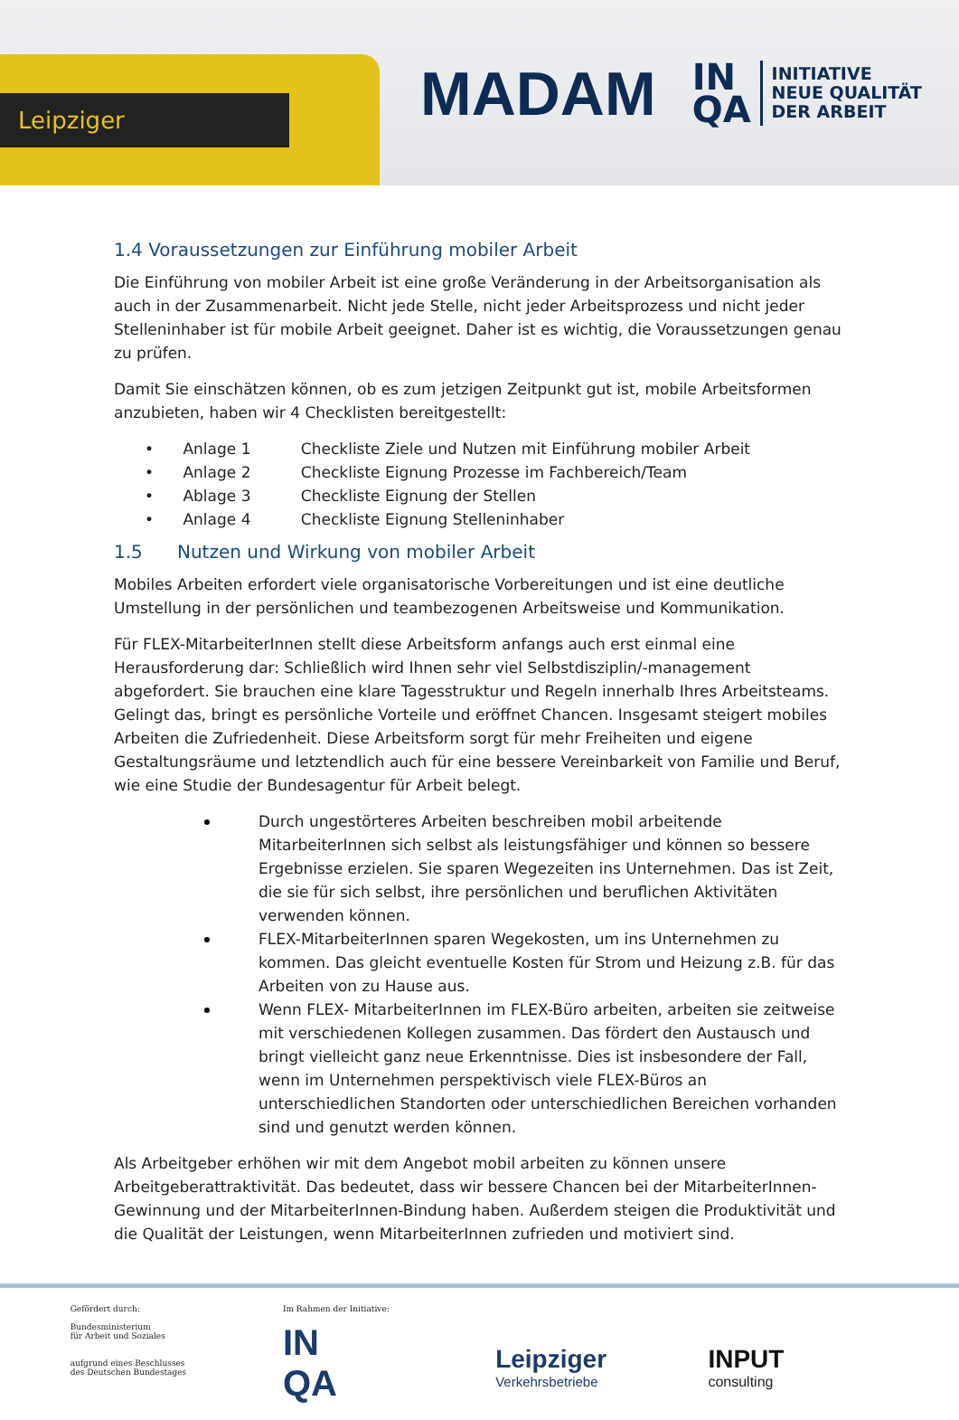Leipziger
MADAM
IN
QA
INITIATIVE
NEUE QUALITÄT
DER ARBEIT
1.4 Voraussetzungen zur Einführung mobiler Arbeit
Die Einführung von mobiler Arbeit ist eine große Veränderung in der Arbeitsorganisation als auch in der Zusammenarbeit. Nicht jede Stelle, nicht jeder Arbeitsprozess und nicht jeder Stelleninhaber ist für mobile Arbeit geeignet. Daher ist es wichtig, die Voraussetzungen genau zu prüfen.
Damit Sie einschätzen können, ob es zum jetzigen Zeitpunkt gut ist, mobile Arbeitsformen anzubieten, haben wir 4 Checklisten bereitgestellt:
• Anlage 1 Checkliste Ziele und Nutzen mit Einführung mobiler Arbeit
• Anlage 2 Checkliste Eignung Prozesse im Fachbereich/Team
• Ablage 3 Checkliste Eignung der Stellen
• Anlage 4 Checkliste Eignung Stelleninhaber
1.5 Nutzen und Wirkung von mobiler Arbeit
Mobiles Arbeiten erfordert viele organisatorische Vorbereitungen und ist eine deutliche Umstellung in der persönlichen und teambezogenen Arbeitsweise und Kommunikation.
Für FLEX-MitarbeiterInnen stellt diese Arbeitsform anfangs auch erst einmal eine Herausforderung dar: Schließlich wird Ihnen sehr viel Selbstdisziplin/-management abgefordert. Sie brauchen eine klare Tagesstruktur und Regeln innerhalb Ihres Arbeitsteams. Gelingt das, bringt es persönliche Vorteile und eröffnet Chancen. Insgesamt steigert mobiles Arbeiten die Zufriedenheit. Diese Arbeitsform sorgt für mehr Freiheiten und eigene Gestaltungsräume und letztendlich auch für eine bessere Vereinbarkeit von Familie und Beruf, wie eine Studie der Bundesagentur für Arbeit belegt.
Durch ungestörteres Arbeiten beschreiben mobil arbeitende MitarbeiterInnen sich selbst als leistungsfähiger und können so bessere Ergebnisse erzielen. Sie sparen Wegezeiten ins Unternehmen. Das ist Zeit, die sie für sich selbst, ihre persönlichen und beruflichen Aktivitäten verwenden können.
FLEX-MitarbeiterInnen sparen Wegekosten, um ins Unternehmen zu kommen. Das gleicht eventuelle Kosten für Strom und Heizung z.B. für das Arbeiten von zu Hause aus.
Wenn FLEX- MitarbeiterInnen im FLEX-Büro arbeiten, arbeiten sie zeitweise mit verschiedenen Kollegen zusammen. Das fördert den Austausch und bringt vielleicht ganz neue Erkenntnisse. Dies ist insbesondere der Fall, wenn im Unternehmen perspektivisch viele FLEX-Büros an unterschiedlichen Standorten oder unterschiedlichen Bereichen vorhanden sind und genutzt werden können.
Als Arbeitgeber erhöhen wir mit dem Angebot mobil arbeiten zu können unsere Arbeitgeberattraktivität. Das bedeutet, dass wir bessere Chancen bei der MitarbeiterInnen-Gewinnung und der MitarbeiterInnen-Bindung haben. Außerdem steigen die Produktivität und die Qualität der Leistungen, wenn MitarbeiterInnen zufrieden und motiviert sind.
Gefördert durch:
Bundesministerium
für Arbeit und Soziales
aufgrund eines Beschlusses
des Deutschen Bundestages
Im Rahmen der Initiative:
IN
QA
Leipziger
Verkehrsbetriebe
INPUT
consulting